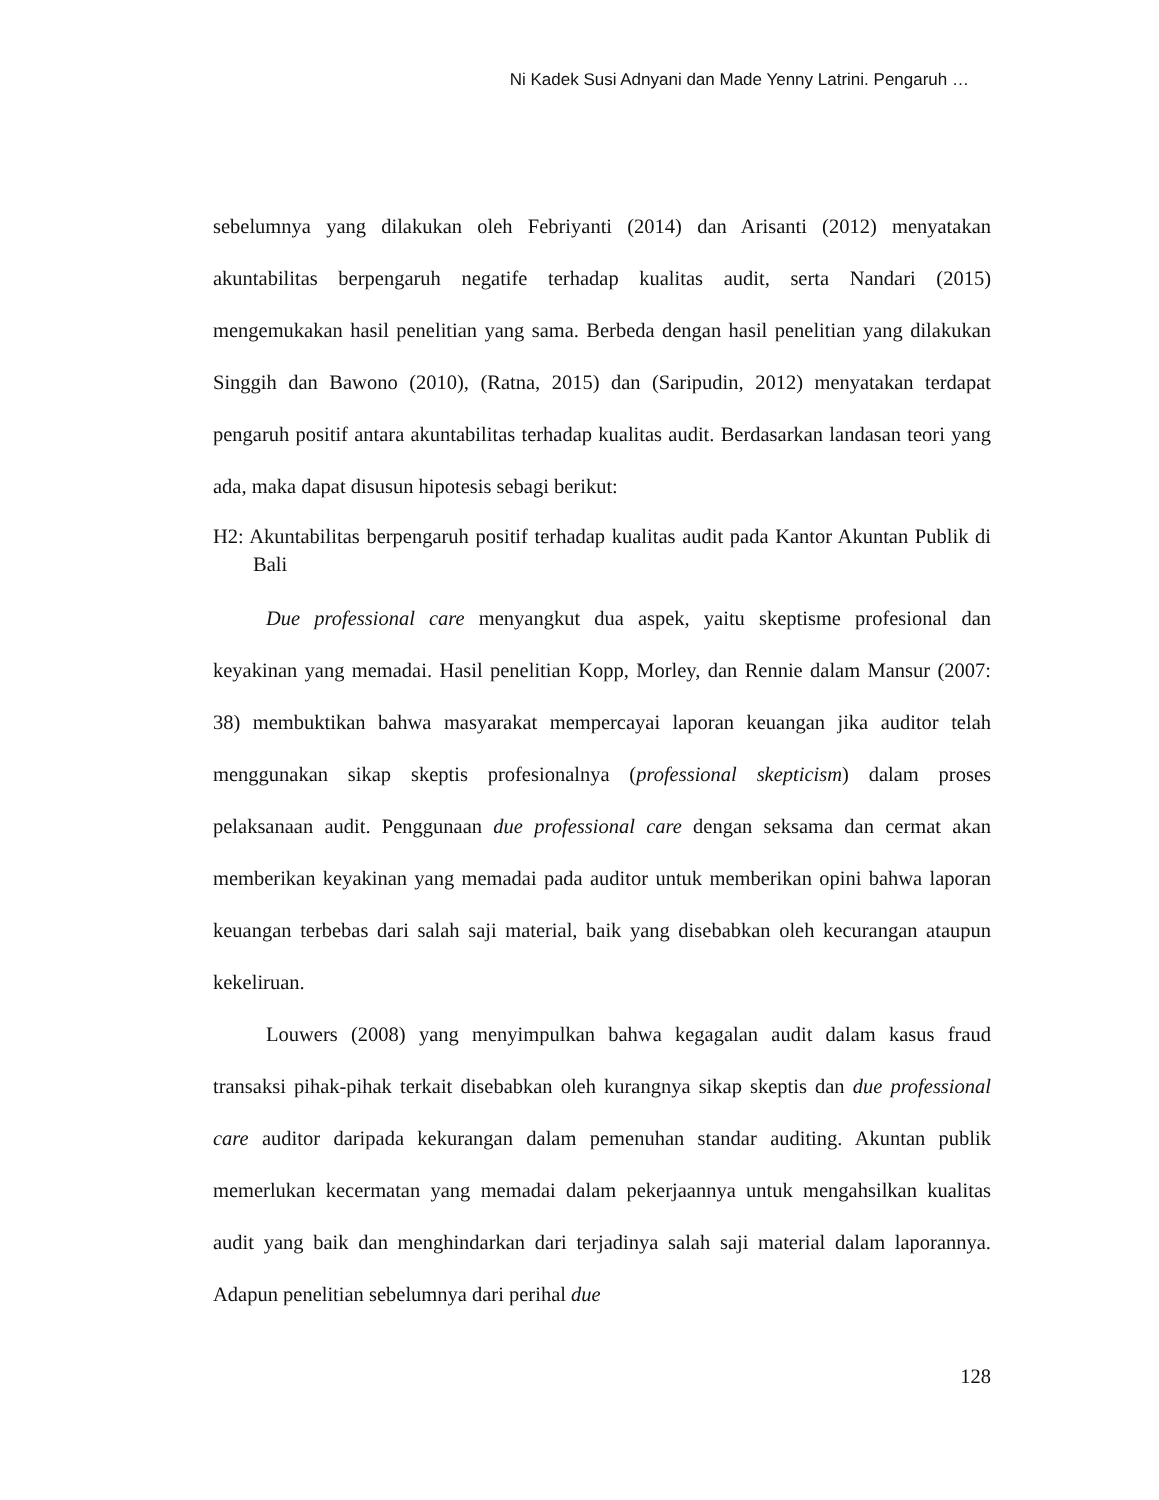Ni Kadek Susi Adnyani dan Made Yenny Latrini. Pengaruh …
sebelumnya yang dilakukan oleh Febriyanti (2014) dan Arisanti (2012) menyatakan akuntabilitas berpengaruh negatife terhadap kualitas audit, serta Nandari (2015) mengemukakan hasil penelitian yang sama. Berbeda dengan hasil penelitian yang dilakukan Singgih dan Bawono (2010), (Ratna, 2015) dan (Saripudin, 2012) menyatakan terdapat pengaruh positif antara akuntabilitas terhadap kualitas audit. Berdasarkan landasan teori yang ada, maka dapat disusun hipotesis sebagi berikut:
H2: Akuntabilitas berpengaruh positif terhadap kualitas audit pada Kantor Akuntan Publik di Bali
Due professional care menyangkut dua aspek, yaitu skeptisme profesional dan keyakinan yang memadai. Hasil penelitian Kopp, Morley, dan Rennie dalam Mansur (2007: 38) membuktikan bahwa masyarakat mempercayai laporan keuangan jika auditor telah menggunakan sikap skeptis profesionalnya (professional skepticism) dalam proses pelaksanaan audit. Penggunaan due professional care dengan seksama dan cermat akan memberikan keyakinan yang memadai pada auditor untuk memberikan opini bahwa laporan keuangan terbebas dari salah saji material, baik yang disebabkan oleh kecurangan ataupun kekeliruan.
Louwers (2008) yang menyimpulkan bahwa kegagalan audit dalam kasus fraud transaksi pihak-pihak terkait disebabkan oleh kurangnya sikap skeptis dan due professional care auditor daripada kekurangan dalam pemenuhan standar auditing. Akuntan publik memerlukan kecermatan yang memadai dalam pekerjaannya untuk mengahsilkan kualitas audit yang baik dan menghindarkan dari terjadinya salah saji material dalam laporannya. Adapun penelitian sebelumnya dari perihal due
128